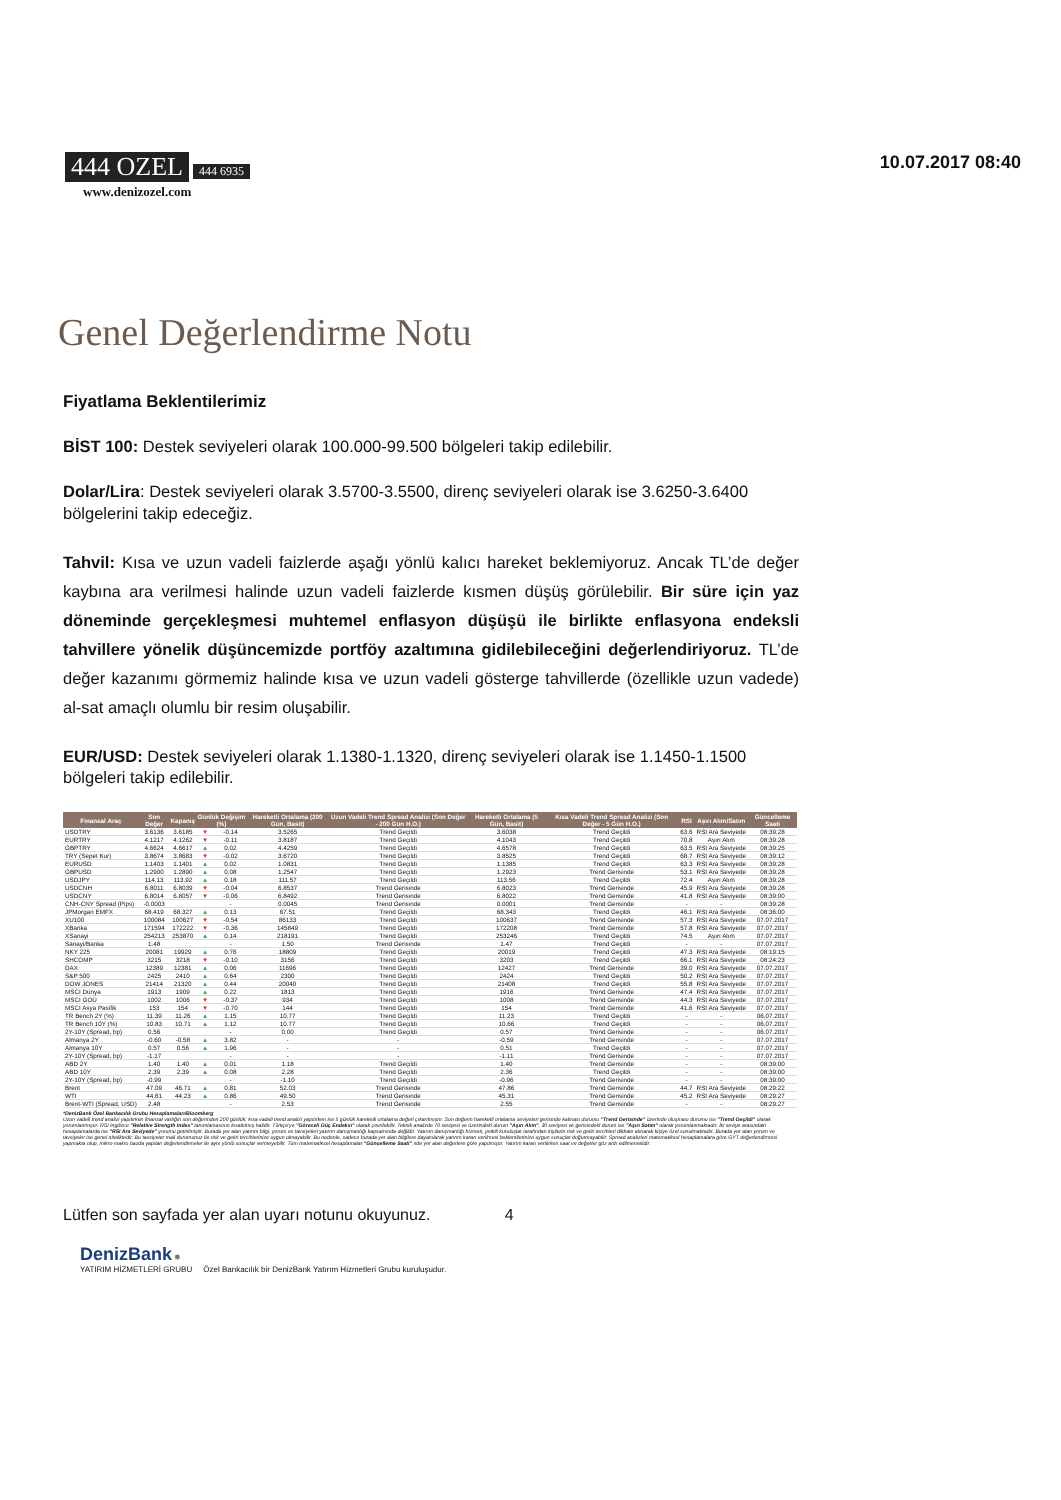444 OZEL 444 6935
www.denizozel.com
10.07.2017 08:40
Genel Değerlendirme Notu
Fiyatlama Beklentilerimiz
BİST 100: Destek seviyeleri olarak 100.000-99.500 bölgeleri takip edilebilir.
Dolar/Lira: Destek seviyeleri olarak 3.5700-3.5500, direnç seviyeleri olarak ise 3.6250-3.6400 bölgelerini takip edeceğiz.
Tahvil: Kısa ve uzun vadeli faizlerde aşağı yönlü kalıcı hareket beklemiyoruz. Ancak TL’de değer kaybına ara verilmesi halinde uzun vadeli faizlerde kısmen düşüş görülebilir. Bir süre için yaz döneminde gerçekleşmesi muhtemel enflasyon düşüşü ile birlikte enflasyona endeksli tahvillere yönelik düşüncemizde portföy azaltımına gidilebileceğini değerlendiriyoruz. TL’de değer kazanımı görmemiz halinde kısa ve uzun vadeli gösterge tahvillerde (özellikle uzun vadede) al-sat amaçlı olumlu bir resim oluşabilir.
EUR/USD: Destek seviyeleri olarak 1.1380-1.1320, direnç seviyeleri olarak ise 1.1450-1.1500 bölgeleri takip edilebilir.
| Finansal Araç | Son Değer | Kapanış | Günlük Değişim (%) | | Hareketli Ortalama (200 Gün, Basit) | Uzun Vadeli Trend Spread Analizi (Son Değer - 200 Gün H.O.) | Hareketli Ortalama (5 Gün, Basit) | Kısa Vadeli Trend Spread Analizi (Son Değer - 5 Gün H.O.) | RSI | Aşırı Alım/Satım | Güncelleme Saati |
| --- | --- | --- | --- | --- | --- | --- | --- | --- | --- | --- | --- |
| USDTRY | 3.6136 | 3.6185 | ▼ | -0.14 | 3.5265 | Trend Geçildi | 3.6038 | Trend Geçildi | 63.6 | RSI Ara Seviyede | 08:39:28 |
| EURTRY | 4.1217 | 4.1262 | ▼ | -0.11 | 3.8187 | Trend Geçildi | 4.1043 | Trend Geçildi | 70.8 | Aşırı Alım | 08:39:28 |
| GBPTRY | 4.6624 | 4.6617 | ▲ | 0.02 | 4.4259 | Trend Geçildi | 4.6578 | Trend Geçildi | 63.5 | RSI Ara Seviyede | 08:39:25 |
| TRY (Sepet Kur) | 3.8674 | 3.8683 | ▼ | -0.02 | 3.6720 | Trend Geçildi | 3.8525 | Trend Geçildi | 68.7 | RSI Ara Seviyede | 08:39:12 |
| EURUSD | 1.1403 | 1.1401 | ▲ | 0.02 | 1.0831 | Trend Geçildi | 1.1385 | Trend Geçildi | 63.3 | RSI Ara Seviyede | 08:39:28 |
| GBPUSD | 1.2900 | 1.2890 | ▲ | 0.08 | 1.2547 | Trend Geçildi | 1.2923 | Trend Gerisinde | 53.1 | RSI Ara Seviyede | 08:39:28 |
| USDJPY | 114.13 | 113.92 | ▲ | 0.18 | 111.57 | Trend Geçildi | 113.56 | Trend Geçildi | 72.4 | Aşırı Alım | 08:39:28 |
| USDCNH | 6.8011 | 6.8039 | ▼ | -0.04 | 6.8537 | Trend Gerisinde | 6.8023 | Trend Gerisinde | 45.9 | RSI Ara Seviyede | 08:39:28 |
| USDCNY | 6.8014 | 6.8057 | ▼ | -0.06 | 6.8492 | Trend Gerisinde | 6.8022 | Trend Gerisinde | 41.8 | RSI Ara Seviyede | 08:39:00 |
| CNH-CNY Spread (Pips) | -0.0003 | | | - | 0.0045 | Trend Gerisinde | 0.0001 | Trend Gerisinde | - | - | 08:39:28 |
| JPMorgan EMFX | 68.419 | 68.327 | ▲ | 0.13 | 67.51 | Trend Geçildi | 68.343 | Trend Geçildi | 46.1 | RSI Ara Seviyede | 08:36:00 |
| XU100 | 100084 | 100627 | ▼ | -0.54 | 86133 | Trend Geçildi | 100637 | Trend Gerisinde | 57.3 | RSI Ara Seviyede | 07.07.2017 |
| XBanka | 171594 | 172222 | ▼ | -0.36 | 145849 | Trend Geçildi | 172208 | Trend Gerisinde | 57.8 | RSI Ara Seviyede | 07.07.2017 |
| XSanayi | 254213 | 253870 | ▲ | 0.14 | 218191 | Trend Geçildi | 253246 | Trend Geçildi | 74.5 | Aşırı Alım | 07.07.2017 |
| Sanayi/Banka | 1.48 | | | - | 1.50 | Trend Gerisinde | 1.47 | Trend Geçildi | - | - | 07.07.2017 |
| NKY 225 | 20081 | 19929 | ▲ | 0.76 | 18809 | Trend Geçildi | 20019 | Trend Geçildi | 47.3 | RSI Ara Seviyede | 08:19:15 |
| SHCOMP | 3215 | 3218 | ▼ | -0.10 | 3156 | Trend Geçildi | 3203 | Trend Geçildi | 66.1 | RSI Ara Seviyede | 08:24:23 |
| DAX | 12389 | 12381 | ▲ | 0.06 | 11696 | Trend Geçildi | 12427 | Trend Gerisinde | 39.0 | RSI Ara Seviyede | 07.07.2017 |
| S&P 500 | 2425 | 2410 | ▲ | 0.64 | 2300 | Trend Geçildi | 2424 | Trend Geçildi | 50.2 | RSI Ara Seviyede | 07.07.2017 |
| DOW JONES | 21414 | 21320 | ▲ | 0.44 | 20040 | Trend Geçildi | 21408 | Trend Geçildi | 55.8 | RSI Ara Seviyede | 07.07.2017 |
| MSCI Dünya | 1913 | 1909 | ▲ | 0.22 | 1813 | Trend Geçildi | 1916 | Trend Gerisinde | 47.4 | RSI Ara Seviyede | 07.07.2017 |
| MSCI GOÜ | 1002 | 1006 | ▼ | -0.37 | 934 | Trend Geçildi | 1008 | Trend Gerisinde | 44.3 | RSI Ara Seviyede | 07.07.2017 |
| MSCI Asya Pasifik | 153 | 154 | ▼ | -0.70 | 144 | Trend Geçildi | 154 | Trend Gerisinde | 41.6 | RSI Ara Seviyede | 07.07.2017 |
| TR Bench 2Y (%) | 11.39 | 11.26 | ▲ | 1.15 | 10.77 | Trend Geçildi | 11.23 | Trend Geçildi | - | - | 06.07.2017 |
| TR Bench 10Y (%) | 10.83 | 10.71 | ▲ | 1.12 | 10.77 | Trend Geçildi | 10.66 | Trend Geçildi | - | - | 06.07.2017 |
| 2Y-10Y (Spread, bp) | 0.56 | | | - | 0.00 | Trend Geçildi | 0.57 | Trend Gerisinde | - | - | 06.07.2017 |
| Almanya 2Y | -0.60 | -0.58 | ▲ | 3.82 | - | - | -0.59 | Trend Gerisinde | - | - | 07.07.2017 |
| Almanya 10Y | 0.57 | 0.56 | ▲ | 1.96 | - | - | 0.51 | Trend Geçildi | - | - | 07.07.2017 |
| 2Y-10Y (Spread, bp) | -1.17 | | | - | - | - | -1.11 | Trend Gerisinde | - | - | 07.07.2017 |
| ABD 2Y | 1.40 | 1.40 | ▲ | 0.01 | 1.18 | Trend Geçildi | 1.40 | Trend Gerisinde | - | - | 08:39:00 |
| ABD 10Y | 2.39 | 2.39 | ▲ | 0.08 | 2.28 | Trend Geçildi | 2.36 | Trend Geçildi | - | - | 08:39:00 |
| 2Y-10Y (Spread, bp) | -0.99 | | | - | -1.10 | Trend Geçildi | -0.96 | Trend Gerisinde | - | - | 08:39:00 |
| Brent | 47.09 | 46.71 | ▲ | 0.81 | 52.03 | Trend Gerisinde | 47.86 | Trend Gerisinde | 44.7 | RSI Ara Seviyede | 08:29:22 |
| WTI | 44.61 | 44.23 | ▲ | 0.86 | 49.50 | Trend Gerisinde | 45.31 | Trend Gerisinde | 45.2 | RSI Ara Seviyede | 08:29:27 |
| Brent-WTI (Spread, USD) | 2.48 | | | - | 2.53 | Trend Gerisinde | 2.55 | Trend Gerisinde | - | - | 08:29:27 |
*DenizBank Özel Bankacılık Grubu Hesaplamaları/Bloomberg
Uzun vadeli trend analizi yapılırken finansal varlığın son değerinden 200 günlük; kısa vadeli trend analizi yapılırken ise 5 günlük hareketli ortalama değeri çıkarılmıştır. Son değerin hareketli ortalama seviyeleri gerisinde kalması durumu "Trend Gerisinde" üzerinde oluşması durumu ise "Trend Geçildi" olarak yorumlanmıştır. RSI İngilizce "Relative Strength Index" tanımlamasının kısaltılmış halidir. Türkçe'ye "Göreceli Güç Endeksi" olarak çevrilebilir. Teknik analizde 70 seviyesi ve üzerindeki durum "Aşırı Alım", 30 seviyesi ve gerisindeki durum ise "Aşırı Satım" olarak yorumlanmaktadır. İki seviye arasındaki hesaplamalarda ise "RSI Ara Seviyede" yorumu getirilmiştir. Burada yer alan yatırım bilgi, yorum ve tavsiyeleri yatırım danışmanlığı kapsamında değildir. Yatırım danışmanlığı hizmeti, yetkili kuruluşlar tarafından kişilerin risk ve getiri tercihleri dikkate alınarak kişiye özel sunulmaktadır. Burada yer alan yorum ve tavsiyeler ise genel niteliktedir. Bu tavsiyeler mali durumunuz ile risk ve getiri tercihlerinize uygun olmayabilir. Bu nedenle, sadece burada yer alan bilgilere dayanılarak yatırım kararı verilmesi beklentilerinize uygun sonuçlar doğurmayabilir. Spread analizleri matematiksel hesaplamalara göre GYT değerlendirmesi yapmakta olup, mikro-makro bazda yapılan değerlendirmeler ile aynı yönlü sonuçlar vermeyebilir. Tüm matematiksel hesaplamalar "Güncelleme Saati" nde yer alan değerlere göre yapılmıştır. Yatırım kararı verilirken saat ve değerler göz ardı edilmemelidir.
Lütfen son sayfada yer alan uyarı notunu okuyunuz. 4
DenizBank ✵
YATIRIM HİZMETLERİ GRUBU Özel Bankacılık bir DenizBank Yatırım Hizmetleri Grubu kuruluşudur.